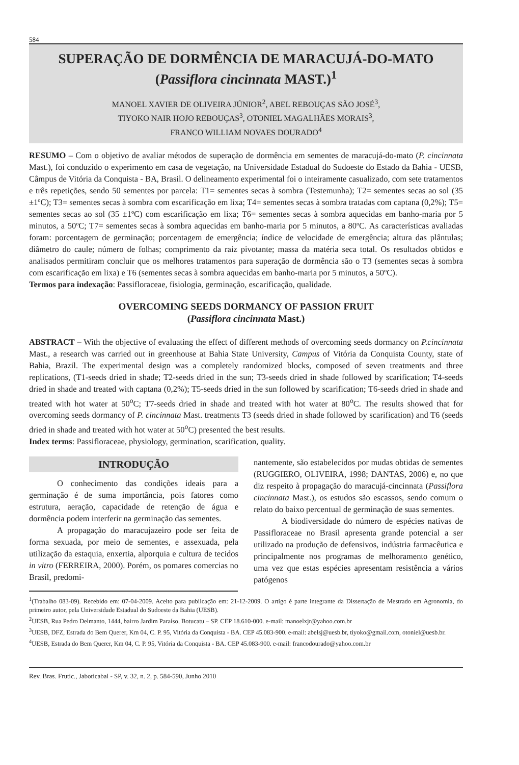584
SUPERAÇÃO DE DORMÊNCIA DE MARACUJÁ-DO-MATO
(Passiflora cincinnata MAST.)<sup>1</sup>
MANOEL XAVIER DE OLIVEIRA JÚNIOR<sup>2</sup>, ABEL REBOUÇAS SÃO JOSÉ<sup>3</sup>,
TIYOKO NAIR HOJO REBOUÇAS<sup>3</sup>, OTONIEL MAGALHÃES MORAIS<sup>3</sup>,
FRANCO WILLIAM NOVAES DOURADO<sup>4</sup>
RESUMO – Com o objetivo de avaliar métodos de superação de dormência em sementes de maracujá-do-mato (P. cincinnata Mast.), foi conduzido o experimento em casa de vegetação, na Universidade Estadual do Sudoeste do Estado da Bahia - UESB, Câmpus de Vitória da Conquista - BA, Brasil. O delineamento experimental foi o inteiramente casualizado, com sete tratamentos e três repetições, sendo 50 sementes por parcela: T1= sementes secas à sombra (Testemunha); T2= sementes secas ao sol (35 ±1ºC); T3= sementes secas à sombra com escarificação em lixa; T4= sementes secas à sombra tratadas com captana (0,2%); T5= sementes secas ao sol (35 ±1ºC) com escarificação em lixa; T6= sementes secas à sombra aquecidas em banho-maria por 5 minutos, a 50ºC; T7= sementes secas à sombra aquecidas em banho-maria por 5 minutos, a 80ºC. As características avaliadas foram: porcentagem de germinação; porcentagem de emergência; índice de velocidade de emergência; altura das plântulas; diâmetro do caule; número de folhas; comprimento da raiz pivotante; massa da matéria seca total. Os resultados obtidos e analisados permitiram concluir que os melhores tratamentos para superação de dormência são o T3 (sementes secas à sombra com escarificação em lixa) e T6 (sementes secas à sombra aquecidas em banho-maria por 5 minutos, a 50ºC).
Termos para indexação: Passifloraceae, fisiologia, germinação, escarificação, qualidade.
OVERCOMING SEEDS DORMANCY OF PASSION FRUIT
(Passiflora cincinnata Mast.)
ABSTRACT – With the objective of evaluating the effect of different methods of overcoming seeds dormancy on P.cincinnata Mast., a research was carried out in greenhouse at Bahia State University, Campus of Vitória da Conquista County, state of Bahia, Brazil. The experimental design was a completely randomized blocks, composed of seven treatments and three replications, (T1-seeds dried in shade; T2-seeds dried in the sun; T3-seeds dried in shade followed by scarification; T4-seeds dried in shade and treated with captana (0,2%); T5-seeds dried in the sun followed by scarification; T6-seeds dried in shade and treated with hot water at 50<sup>o</sup>C; T7-seeds dried in shade and treated with hot water at 80<sup>o</sup>C. The results showed that for overcoming seeds dormancy of P. cincinnata Mast. treatments T3 (seeds dried in shade followed by scarification) and T6 (seeds dried in shade and treated with hot water at 50<sup>o</sup>C) presented the best results.
Index terms: Passifloraceae, physiology, germination, scarification, quality.
INTRODUÇÃO
O conhecimento das condições ideais para a germinação é de suma importância, pois fatores como estrutura, aeração, capacidade de retenção de água e dormência podem interferir na germinação das sementes.
A propagação do maracujazeiro pode ser feita de forma sexuada, por meio de sementes, e assexuada, pela utilização da estaquia, enxertia, alporquia e cultura de tecidos in vitro (FERREIRA, 2000). Porém, os pomares comercias no Brasil, predomi-
nantemente, são estabelecidos por mudas obtidas de sementes (RUGGIERO, OLIVEIRA, 1998; DANTAS, 2006) e, no que diz respeito à propagação do maracujá-cincinnata (Passiflora cincinnata Mast.), os estudos são escassos, sendo comum o relato do baixo percentual de germinação de suas sementes.
A biodiversidade do número de espécies nativas de Passifloraceae no Brasil apresenta grande potencial a ser utilizado na produção de defensivos, indústria farmacêutica e principalmente nos programas de melhoramento genético, uma vez que estas espécies apresentam resistência a vários patógenos
<sup>1</sup> (Trabalho 083-09). Recebido em: 07-04-2009. Aceito para pubilcação em: 21-12-2009. O artigo é parte integrante da Dissertação de Mestrado em Agronomia, do primeiro autor, pela Universidade Estadual do Sudoeste da Bahia (UESB).
<sup>2</sup> UESB, Rua Pedro Delmanto, 1444, bairro Jardim Paraíso, Botucatu – SP. CEP 18.610-000. e-mail: manoelxjr@yahoo.com.br
<sup>3</sup> UESB, DFZ, Estrada do Bem Querer, Km 04, C. P. 95, Vitória da Conquista - BA. CEP 45.083-900. e-mail: abelsj@uesb.br, tiyoko@gmail.com, otoniel@uesb.br.
<sup>4</sup> UESB, Estrada do Bem Querer, Km 04, C. P. 95, Vitória da Conquista - BA. CEP 45.083-900. e-mail: francodourado@yahoo.com.br
Rev. Bras. Frutic., Jaboticabal - SP, v. 32, n. 2, p. 584-590, Junho 2010